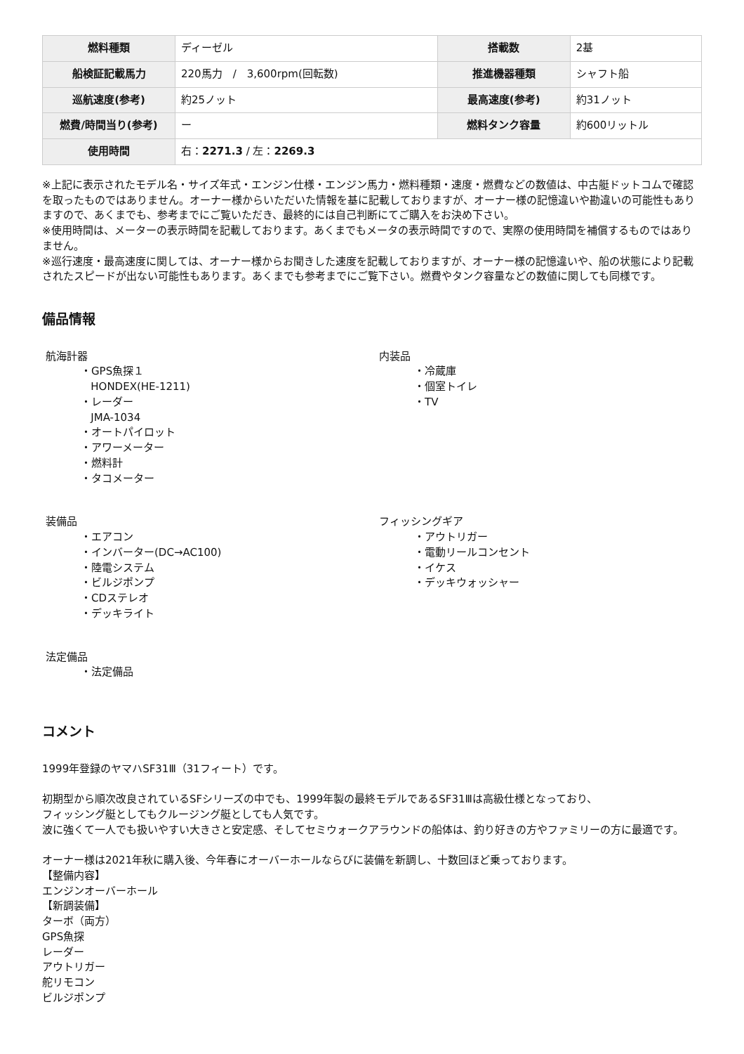| 燃料種類 | ディーゼル | 搭載数 | 2基 |
| 船検証記載馬力 | 220馬力 / 3,600rpm(回転数) | 推進機器種類 | シャフト船 |
| 巡航速度(参考) | 約25ノット | 最高速度(参考) | 約31ノット |
| 燃費/時間当り(参考) | ー | 燃料タンク容量 | 約600リットル |
| 使用時間 | 右： 2271.3 / 左： 2269.3 | | |
※上記に表示されたモデル名・サイズ年式・エンジン仕様・エンジン馬力・燃料種類・速度・燃費などの数値は、中古艇ドットコムで確認を取ったものではありません。オーナー様からいただいた情報を基に記載しておりますが、オーナー様の記憶違いや勘違いの可能性もありますので、あくまでも、参考までにご覧いただき、最終的には自己判断にてご購入をお決め下さい。
※使用時間は、メーターの表示時間を記載しております。あくまでもメータの表示時間ですので、実際の使用時間を補償するものではありません。
※巡行速度・最高速度に関しては、オーナー様からお聞きした速度を記載しておりますが、オーナー様の記憶違いや、船の状態により記載されたスピードが出ない可能性もあります。あくまでも参考までにご覧下さい。燃費やタンク容量などの数値に関しても同様です。
備品情報
航海計器
・GPS魚探１
HONDEX(HE-1211)
・レーダー
JMA-1034
・オートパイロット
・アワーメーター
・燃料計
・タコメーター
内装品
・冷蔵庫
・個室トイレ
・TV
装備品
・エアコン
・インバーター(DC→AC100)
・陸電システム
・ビルジポンプ
・CDステレオ
・デッキライト
フィッシングギア
・アウトリガー
・電動リールコンセント
・イケス
・デッキウォッシャー
法定備品
・法定備品
コメント
1999年登録のヤマハSF31Ⅲ（31フィート）です。
初期型から順次改良されているSFシリーズの中でも、1999年製の最終モデルであるSF31Ⅲは高級仕様となっており、
フィッシング艇としてもクルージング艇としても人気です。
波に強くて一人でも扱いやすい大きさと安定感、そしてセミウォークアラウンドの船体は、釣り好きの方やファミリーの方に最適です。
オーナー様は2021年秋に購入後、今年春にオーバーホールならびに装備を新調し、十数回ほど乗っております。
【整備内容】
エンジンオーバーホール
【新調装備】
ターボ（両方）
GPS魚探
レーダー
アウトリガー
舵リモコン
ビルジポンプ